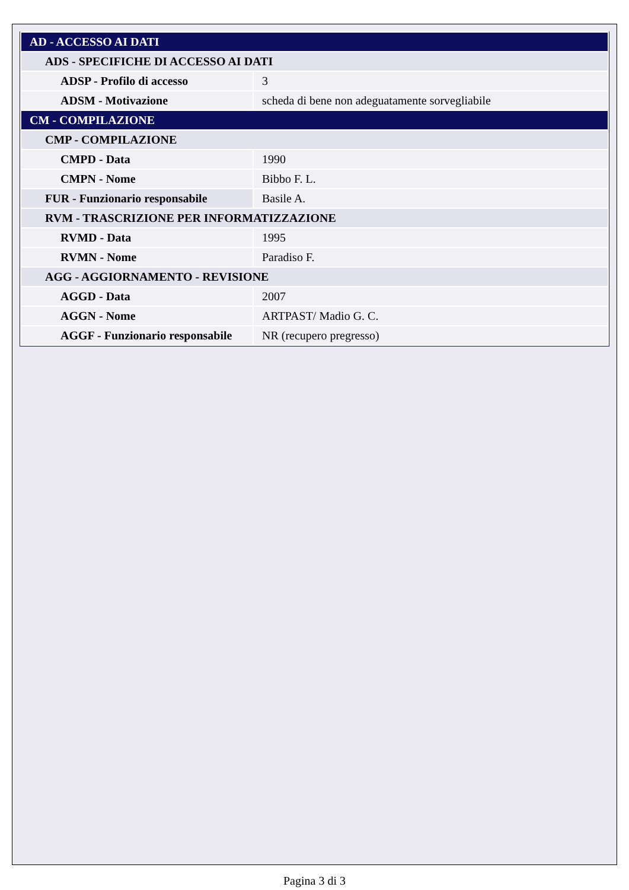| AD - ACCESSO AI DATI | |
| ADS - SPECIFICHE DI ACCESSO AI DATI | |
| ADSP - Profilo di accesso | 3 |
| ADSM - Motivazione | scheda di bene non adeguatamente sorvegliabile |
| CM - COMPILAZIONE | |
| CMP - COMPILAZIONE | |
| CMPD - Data | 1990 |
| CMPN - Nome | Bibbo F. L. |
| FUR - Funzionario responsabile | Basile A. |
| RVM - TRASCRIZIONE PER INFORMATIZZAZIONE | |
| RVMD - Data | 1995 |
| RVMN - Nome | Paradiso F. |
| AGG - AGGIORNAMENTO - REVISIONE | |
| AGGD - Data | 2007 |
| AGGN - Nome | ARTPAST/ Madio G. C. |
| AGGF - Funzionario responsabile | NR (recupero pregresso) |
Pagina 3 di 3